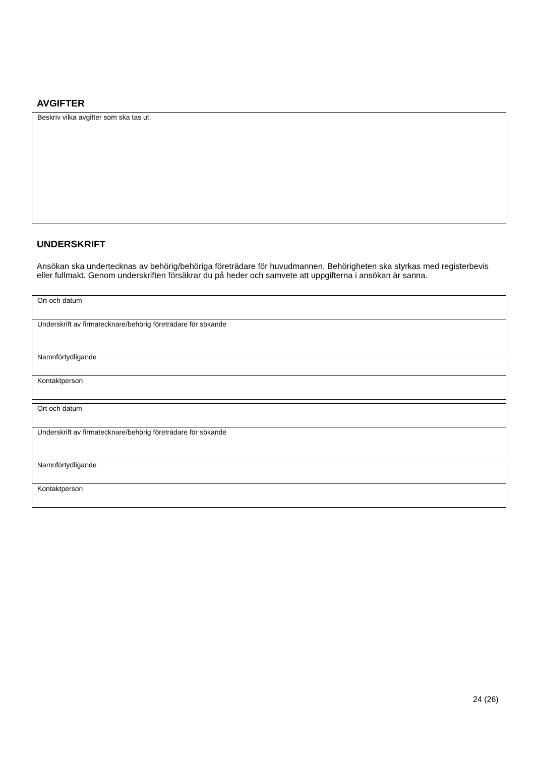AVGIFTER
| Beskriv vilka avgifter som ska tas ut. |
UNDERSKRIFT
Ansökan ska undertecknas av behörig/behöriga företrädare för huvudmannen. Behörigheten ska styrkas med registerbevis eller fullmakt. Genom underskriften försäkrar du på heder och samvete att uppgifterna i ansökan är sanna.
| Ort och datum |
| Underskrift av firmatecknare/behörig företrädare för sökande |
| Namnförtydligande |
| Kontaktperson |
| Ort och datum |
| Underskrift av firmatecknare/behörig företrädare för sökande |
| Namnförtydligande |
| Kontaktperson |
24 (26)